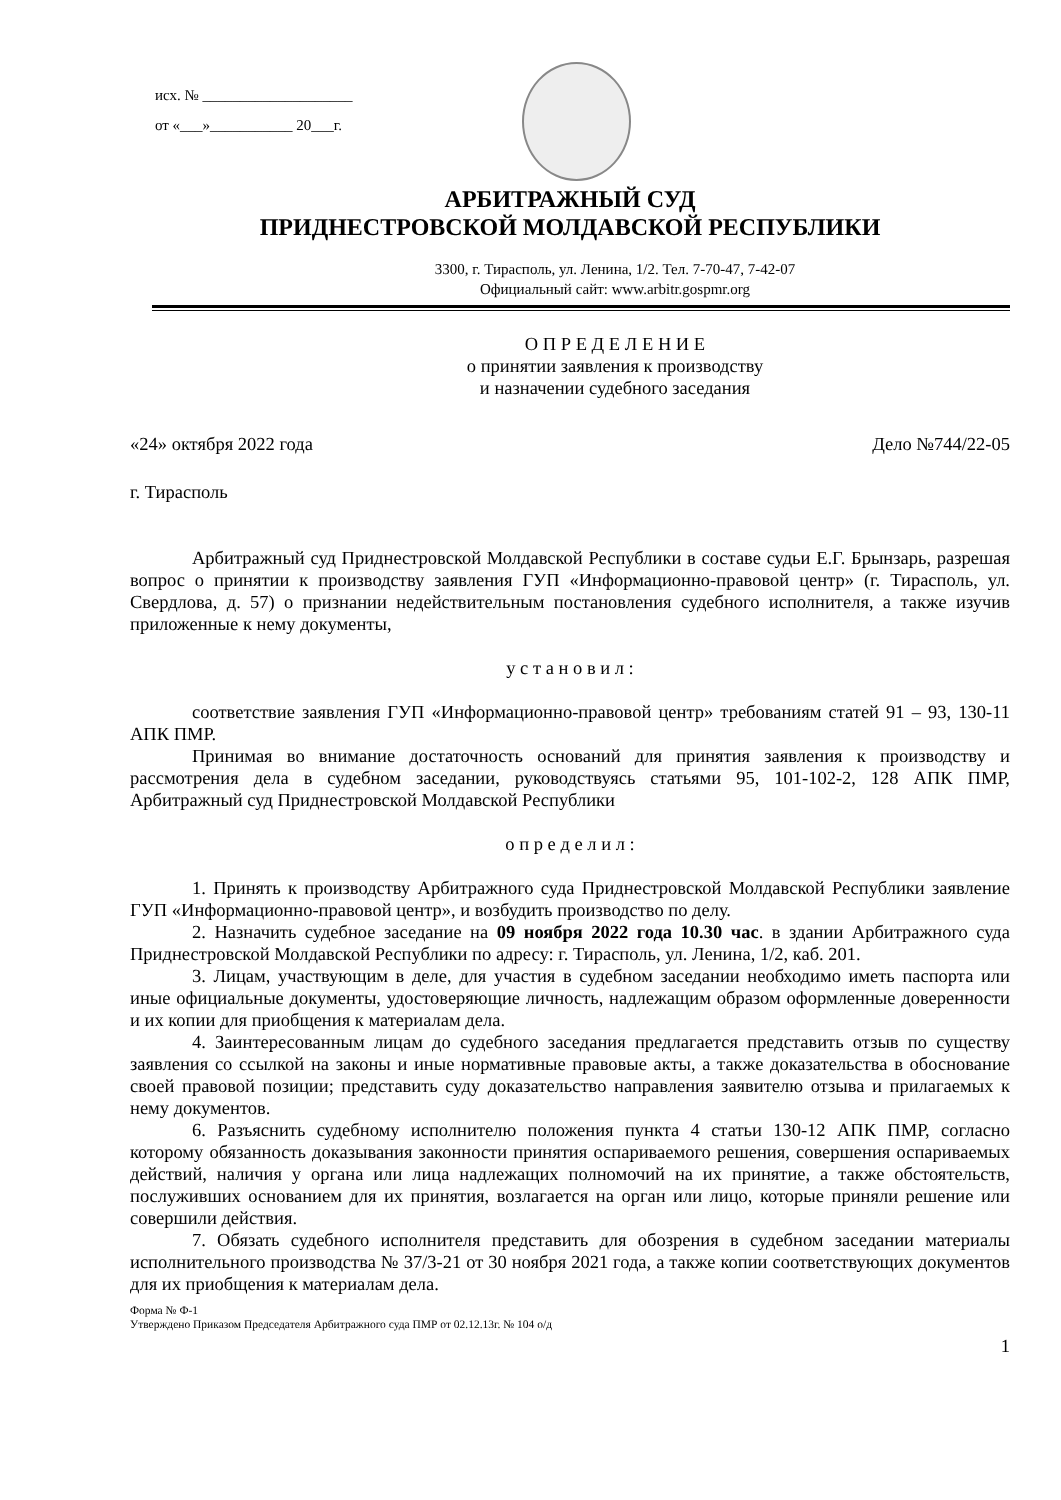исх. № ____________________
от «___»___________ 20___г.
АРБИТРАЖНЫЙ СУД
ПРИДНЕСТРОВСКОЙ МОЛДАВСКОЙ РЕСПУБЛИКИ
3300, г. Тирасполь, ул. Ленина, 1/2. Тел. 7-70-47, 7-42-07
Официальный сайт: www.arbitr.gospmr.org
О П Р Е Д Е Л Е Н И Е
о принятии заявления к производству
и назначении судебного заседания
«24» октября 2022 года Дело №744/22-05
г. Тирасполь
Арбитражный суд Приднестровской Молдавской Республики в составе судьи Е.Г. Брынзарь, разрешая вопрос о принятии к производству заявления ГУП «Информационно-правовой центр» (г. Тирасполь, ул. Свердлова, д. 57) о признании недействительным постановления судебного исполнителя, а также изучив приложенные к нему документы,
у с т а н о в и л :
соответствие заявления ГУП «Информационно-правовой центр» требованиям статей 91 – 93, 130-11 АПК ПМР.
Принимая во внимание достаточность оснований для принятия заявления к производству и рассмотрения дела в судебном заседании, руководствуясь статьями 95, 101-102-2, 128 АПК ПМР, Арбитражный суд Приднестровской Молдавской Республики
о п р е д е л и л :
1. Принять к производству Арбитражного суда Приднестровской Молдавской Республики заявление ГУП «Информационно-правовой центр», и возбудить производство по делу.
2. Назначить судебное заседание на 09 ноября 2022 года 10.30 час. в здании Арбитражного суда Приднестровской Молдавской Республики по адресу: г. Тирасполь, ул. Ленина, 1/2, каб. 201.
3. Лицам, участвующим в деле, для участия в судебном заседании необходимо иметь паспорта или иные официальные документы, удостоверяющие личность, надлежащим образом оформленные доверенности и их копии для приобщения к материалам дела.
4. Заинтересованным лицам до судебного заседания предлагается представить отзыв по существу заявления со ссылкой на законы и иные нормативные правовые акты, а также доказательства в обоснование своей правовой позиции; представить суду доказательство направления заявителю отзыва и прилагаемых к нему документов.
6. Разъяснить судебному исполнителю положения пункта 4 статьи 130-12 АПК ПМР, согласно которому обязанность доказывания законности принятия оспариваемого решения, совершения оспариваемых действий, наличия у органа или лица надлежащих полномочий на их принятие, а также обстоятельств, послуживших основанием для их принятия, возлагается на орган или лицо, которые приняли решение или совершили действия.
7. Обязать судебного исполнителя представить для обозрения в судебном заседании материалы исполнительного производства № 37/3-21 от 30 ноября 2021 года, а также копии соответствующих документов для их приобщения к материалам дела.
Форма № Ф-1
Утверждено Приказом Председателя Арбитражного суда ПМР от 02.12.13г. № 104 о/д
1